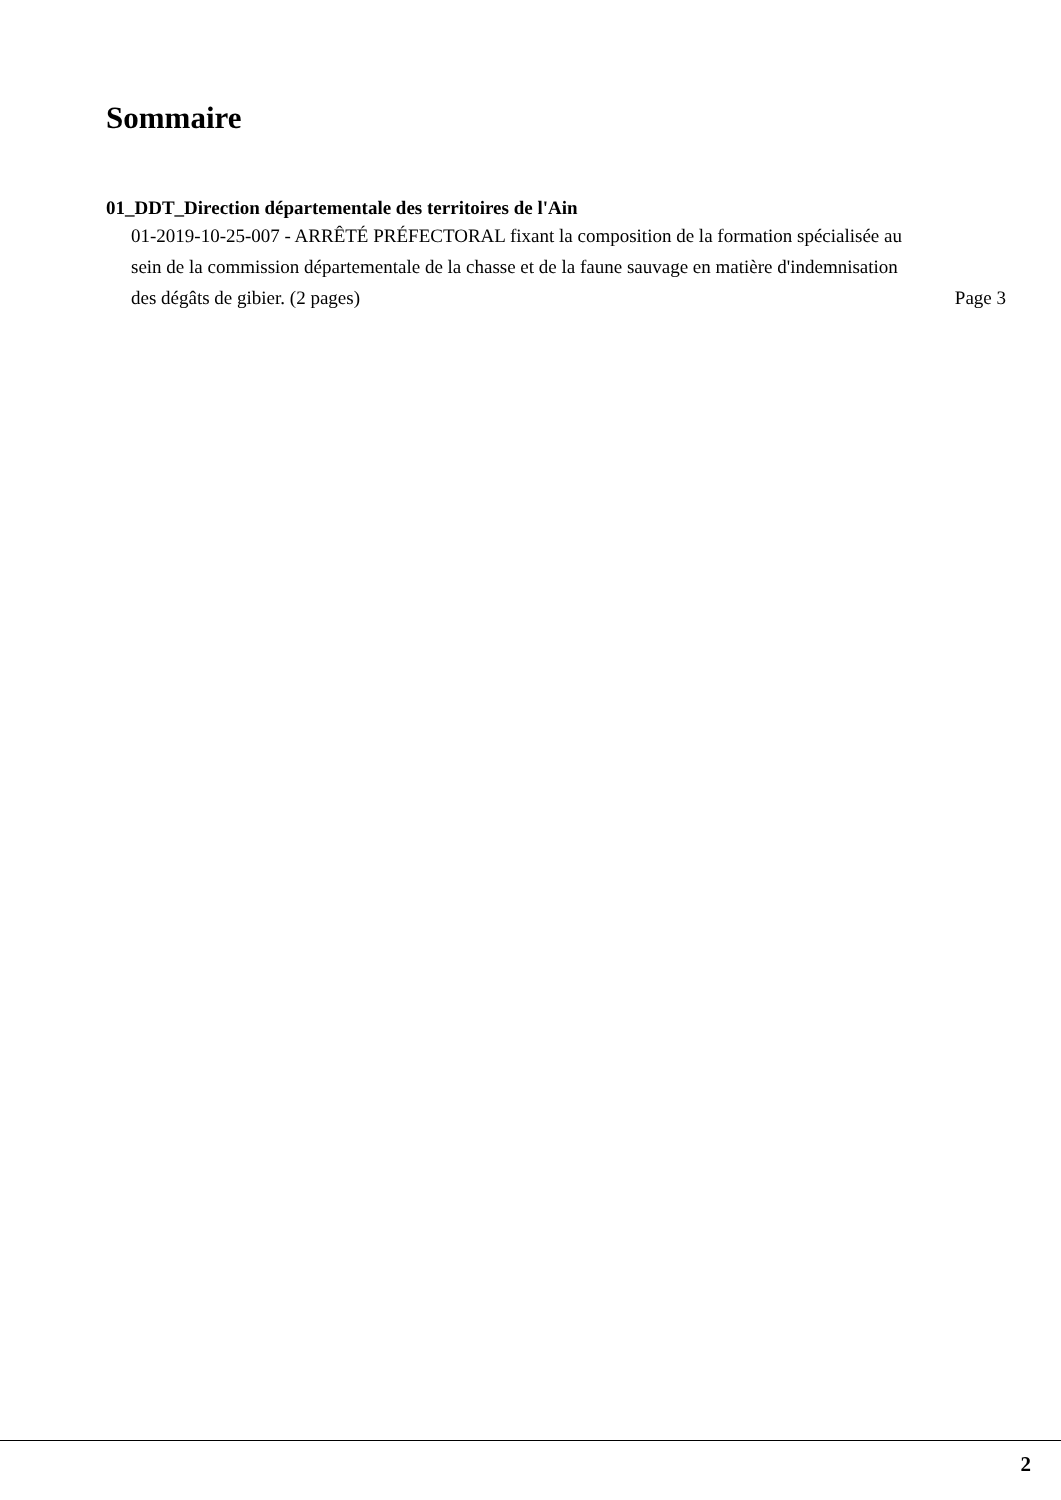Sommaire
01_DDT_Direction départementale des territoires de l'Ain
01-2019-10-25-007 - ARRÊTÉ PRÉFECTORAL fixant la composition de la formation spécialisée au sein de la commission départementale de la chasse et de la faune sauvage en matière d'indemnisation des dégâts de gibier. (2 pages)
Page 3
2